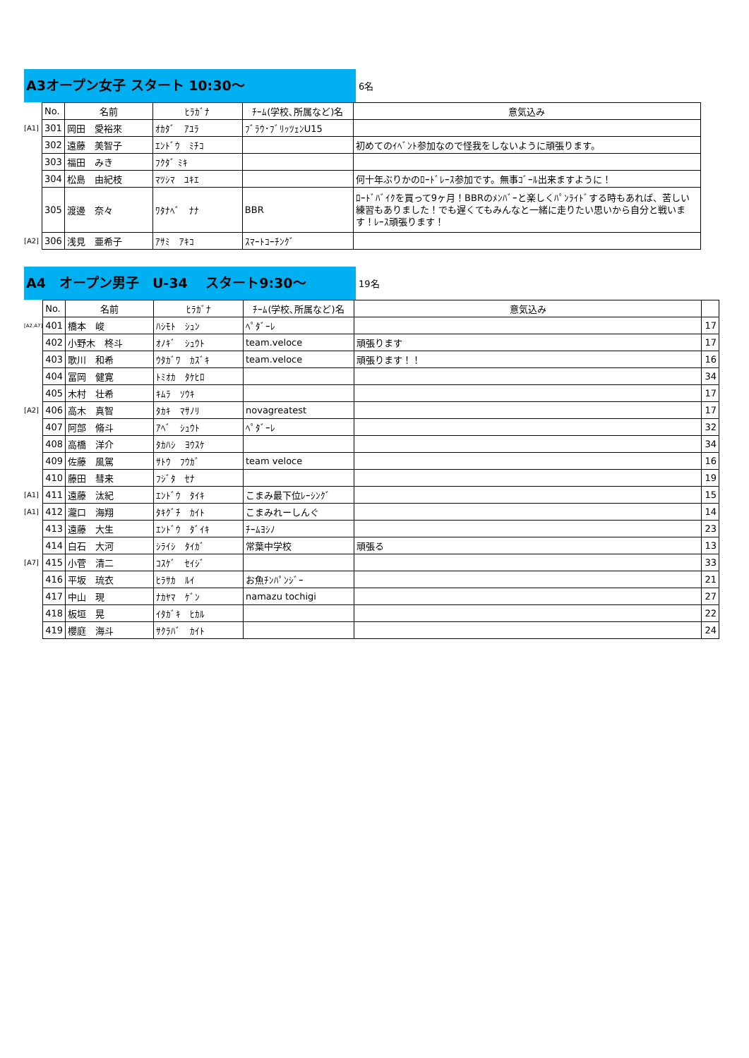A3オープン女子 スタート 10:30～
6名
| | No. | 名前 | ﾋﾗｶﾞﾅ | ﾁｰﾑ(学校､所属など)名 | 意気込み |
| [A1] | 301 | 岡田 愛裕來 | ｵｶﾀﾞ ｱﾕﾗ | ﾌﾞﾗｳ･ﾌﾞﾘｯﾂｪﾝU15 | |
| | 302 | 遠藤 美智子 | ｴﾝﾄﾞｳ ﾐﾁｺ | | 初めてのｲﾍﾞﾝﾄ参加なので怪我をしないように頑張ります。 |
| | 303 | 福田 みき | ﾌｸﾀﾞ ﾐｷ | | |
| | 304 | 松島 由紀枝 | ﾏﾂｼﾏ ﾕｷｴ | | 何十年ぶりかのﾛｰﾄﾞﾚｰｽ参加です。無事ｺﾞｰﾙ出来ますように！ |
| | 305 | 渡邊 奈々 | ﾜﾀﾅﾍﾞ ﾅﾅ | BBR | ﾛｰﾄﾞﾊﾞｲｸを買って9ヶ月！BBRのﾒﾝﾊﾞｰと楽しくﾊﾟﾝﾗｲﾄﾞする時もあれば、苦しい練習もありました！でも遅くてもみんなと一緒に走りたい思いから自分と戦います！ﾚｰｽ頑張ります！ |
| [A2] | 306 | 浅見 亜希子 | ｱｻﾐ ｱｷｺ | ｽﾏｰﾄｺｰﾁﾝｸﾞ | |
A4　オープン男子　U-34　 スタート9:30～
19名
| | No. | 名前 | ﾋﾗｶﾞﾅ | ﾁｰﾑ(学校､所属など)名 | 意気込み | |
| [A2,A7] | 401 | 橋本 峻 | ﾊｼﾓﾄ ｼｭﾝ | ﾍﾟﾀﾞｰﾚ | | 17 |
| | 402 | 小野木 柊斗 | ｵﾉｷﾞ ｼｭｳﾄ | team.veloce | 頑張ります | 17 |
| | 403 | 歌川 和希 | ｳﾀｶﾞﾜ ｶｽﾞｷ | team.veloce | 頑張ります！！ | 16 |
| | 404 | 冨岡 健寛 | ﾄﾐｵｶ ﾀｹﾋﾛ | | | 34 |
| | 405 | 木村 壮希 | ｷﾑﾗ ｿｳｷ | | | 17 |
| [A2] | 406 | 高木 真智 | ﾀｶｷ ﾏｻﾉﾘ | novagreatest | | 17 |
| | 407 | 阿部 脩斗 | ｱﾍﾞ ｼｭｳﾄ | ﾍﾟﾀﾞｰﾚ | | 32 |
| | 408 | 高橋 洋介 | ﾀｶﾊｼ ﾖｳｽｹ | | | 34 |
| | 409 | 佐藤 風駕 | ｻﾄｳ ﾌｳｶﾞ | team veloce | | 16 |
| | 410 | 藤田 彗来 | ﾌｼﾞﾀ ｾﾅ | | | 19 |
| [A1] | 411 | 遠藤 汰紀 | ｴﾝﾄﾞｳ ﾀｲｷ | こまみ最下位ﾚｰｼﾝｸﾞ | | 15 |
| [A1] | 412 | 瀧口 海翔 | ﾀｷｸﾞﾁ ｶｲﾄ | こまみれーしんぐ | | 14 |
| | 413 | 遠藤 大生 | ｴﾝﾄﾞｳ ﾀﾞｲｷ | ﾁｰﾑﾖｼﾉ | | 23 |
| | 414 | 白石 大河 | ｼﾗｲｼ ﾀｲｶﾞ | 常葉中学校 | 頑張る | 13 |
| [A7] | 415 | 小菅 清二 | ｺｽｹﾞ ｾｲｼﾞ | | | 33 |
| | 416 | 平坂 琉衣 | ﾋﾗｻｶ ﾙｲ | お魚ﾁﾝﾊﾟﾝｼﾞｰ | | 21 |
| | 417 | 中山 現 | ﾅｶﾔﾏ ｹﾞﾝ | namazu tochigi | | 27 |
| | 418 | 板垣 晃 | ｲﾀｶﾞｷ ﾋｶﾙ | | | 22 |
| | 419 | 櫻庭 海斗 | ｻｸﾗﾊﾞ ｶｲﾄ | | | 24 |